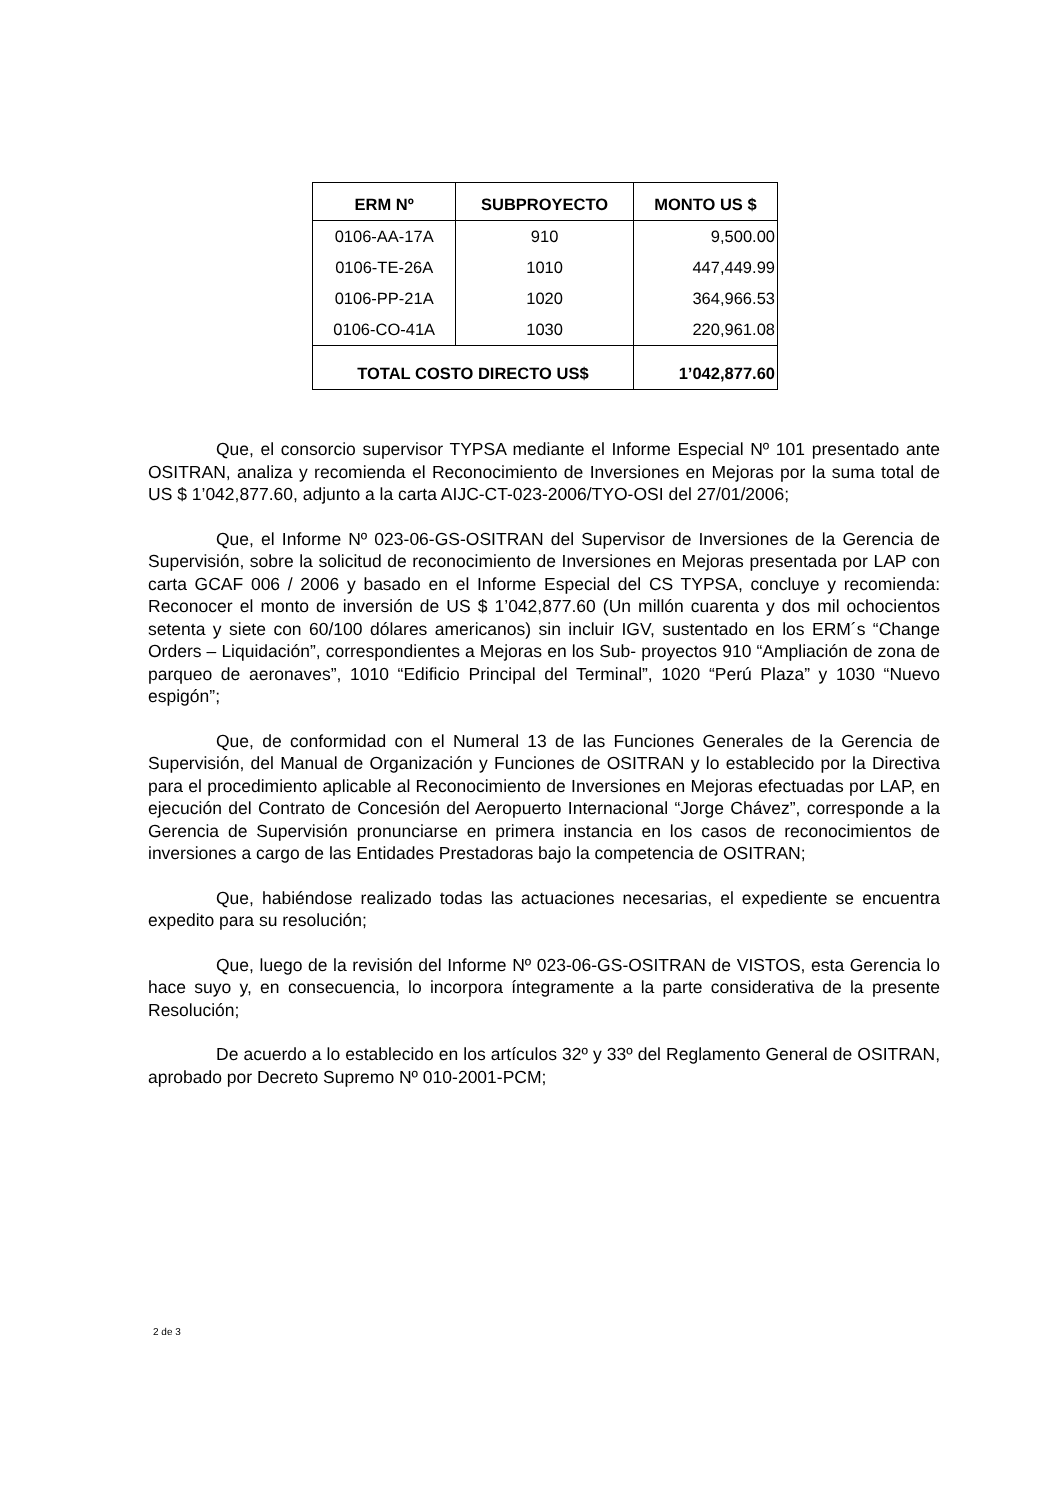| ERM Nº | SUBPROYECTO | MONTO US $ |
| --- | --- | --- |
| 0106-AA-17A | 910 | 9,500.00 |
| 0106-TE-26A | 1010 | 447,449.99 |
| 0106-PP-21A | 1020 | 364,966.53 |
| 0106-CO-41A | 1030 | 220,961.08 |
| TOTAL COSTO DIRECTO US$ | | 1’042,877.60 |
Que, el consorcio supervisor TYPSA mediante el Informe Especial Nº 101 presentado ante OSITRAN, analiza y recomienda el Reconocimiento de Inversiones en Mejoras por la suma total de US $ 1’042,877.60, adjunto a la carta AIJC-CT-023-2006/TYO-OSI del 27/01/2006;
Que, el Informe Nº 023-06-GS-OSITRAN del Supervisor de Inversiones de la Gerencia de Supervisión, sobre la solicitud de reconocimiento de Inversiones en Mejoras presentada por LAP con carta GCAF 006 / 2006 y basado en el Informe Especial del CS TYPSA, concluye y recomienda: Reconocer el monto de inversión de US $ 1’042,877.60 (Un millón cuarenta y dos mil ochocientos setenta y siete con 60/100 dólares americanos) sin incluir IGV, sustentado en los ERM´s “Change Orders – Liquidación”, correspondientes a Mejoras en los Sub- proyectos 910 “Ampliación de zona de parqueo de aeronaves”, 1010 “Edificio Principal del Terminal”, 1020 “Perú Plaza” y 1030 “Nuevo espigón”;
Que, de conformidad con el Numeral 13 de las Funciones Generales de la Gerencia de Supervisión, del Manual de Organización y Funciones de OSITRAN y lo establecido por la Directiva para el procedimiento aplicable al Reconocimiento de Inversiones en Mejoras efectuadas por LAP, en ejecución del Contrato de Concesión del Aeropuerto Internacional “Jorge Chávez”, corresponde a la Gerencia de Supervisión pronunciarse en primera instancia en los casos de reconocimientos de inversiones a cargo de las Entidades Prestadoras bajo la competencia de OSITRAN;
Que, habiéndose realizado todas las actuaciones necesarias, el expediente se encuentra expedito para su resolución;
Que, luego de la revisión del Informe Nº 023-06-GS-OSITRAN de VISTOS, esta Gerencia lo hace suyo y, en consecuencia, lo incorpora íntegramente a la parte considerativa de la presente Resolución;
De acuerdo a lo establecido en los artículos 32º y 33º del Reglamento General de OSITRAN, aprobado por Decreto Supremo Nº 010-2001-PCM;
2 de 3